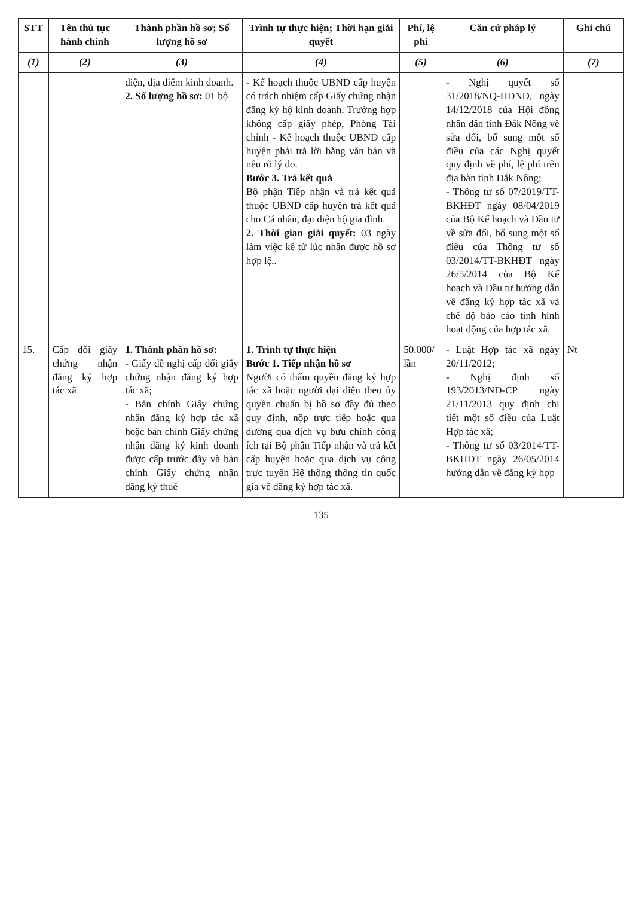| STT | Tên thủ tục hành chính | Thành phần hồ sơ; Số lượng hồ sơ | Trình tự thực hiện; Thời hạn giải quyết | Phí, lệ phí | Căn cứ pháp lý | Ghi chú |
| --- | --- | --- | --- | --- | --- | --- |
| (1) | (2) | (3) | (4) | (5) | (6) | (7) |
| | | diện, địa điểm kinh doanh. 2. Số lượng hồ sơ: 01 bộ | - Kế hoạch thuộc UBND cấp huyện có trách nhiệm cấp Giấy chứng nhận đăng ký hộ kinh doanh. Trường hợp không cấp giấy phép, Phòng Tài chính - Kế hoạch thuộc UBND cấp huyện phải trả lời bằng văn bản và nêu rõ lý do. Bước 3. Trả kết quả Bộ phận Tiếp nhận và trả kết quả thuộc UBND cấp huyện trả kết quả cho Cá nhân, đại diện hộ gia đình. 2. Thời gian giải quyết: 03 ngày làm việc kể từ lúc nhận được hồ sơ hợp lệ.. | | - Nghị quyết số 31/2018/NQ-HĐND, ngày 14/12/2018 của Hội đồng nhân dân tỉnh Đắk Nông về sửa đổi, bổ sung một số điều của các Nghị quyết quy định về phí, lệ phí trên địa bàn tỉnh Đắk Nông; - Thông tư số 07/2019/TT-BKHĐT ngày 08/04/2019 của Bộ Kế hoạch và Đầu tư về sửa đổi, bổ sung một số điều của Thông tư số 03/2014/TT-BKHĐT ngày 26/5/2014 của Bộ Kế hoạch và Đầu tư hướng dẫn về đăng ký hợp tác xã và chế độ báo cáo tình hình hoạt động của hợp tác xã. | |
| 15. | Cấp đổi giấy chứng nhận đăng ký hợp tác xã | 1. Thành phần hồ sơ: - Giấy đề nghị cấp đổi giấy chứng nhận đăng ký hợp tác xã; - Bản chính Giấy chứng nhận đăng ký hợp tác xã hoặc bản chính Giấy chứng nhận đăng ký kinh doanh được cấp trước đây và bản chính Giấy chứng nhận đăng ký thuế | 1. Trình tự thực hiện Bước 1. Tiếp nhận hồ sơ Người có thẩm quyền đăng ký hợp tác xã hoặc người đại diện theo ủy quyền chuẩn bị hồ sơ đầy đủ theo quy định, nộp trực tiếp hoặc qua đường qua dịch vụ bưu chính công ích tại Bộ phận Tiếp nhận và trả kết cấp huyện hoặc qua dịch vụ công trực tuyến Hệ thống thông tin quốc gia về đăng ký hợp tác xã. | 50.000/ lần | - Luật Hợp tác xã ngày 20/11/2012; - Nghị định số 193/2013/NĐ-CP ngày 21/11/2013 quy định chi tiết một số điều của Luật Hợp tác xã; - Thông tư số 03/2014/TT-BKHĐT ngày 26/05/2014 hướng dẫn về đăng ký hợp | Nt |
135